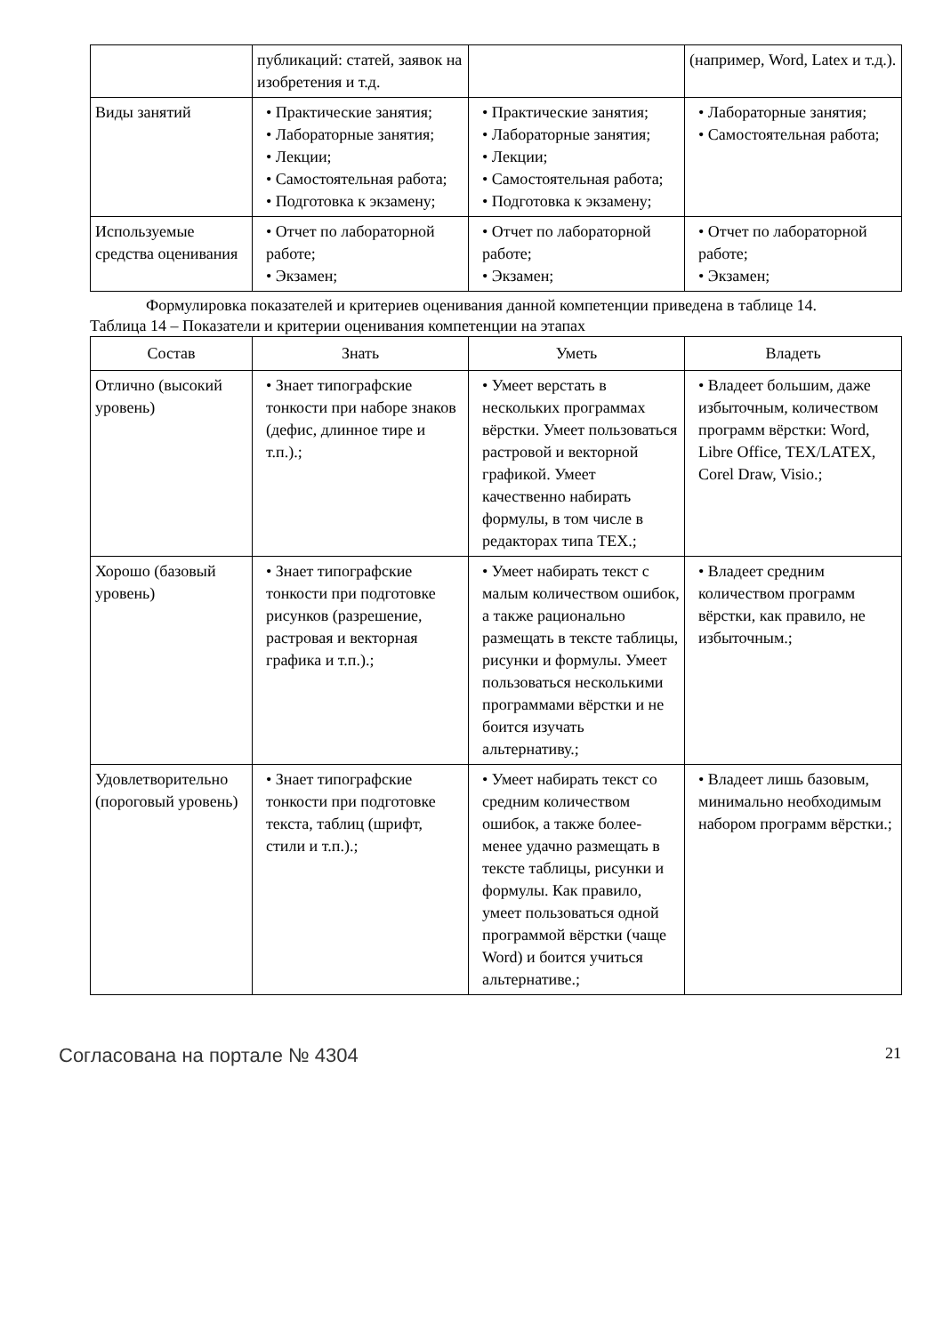| | публикаций: статей, заявок на изобретения и т.д. | | (например, Word, Latex и т.д.). |
| Виды занятий | • Практические занятия; • Лабораторные занятия; • Лекции; • Самостоятельная работа; • Подготовка к экзамену; | • Практические занятия; • Лабораторные занятия; • Лекции; • Самостоятельная работа; • Подготовка к экзамену; | • Лабораторные занятия; • Самостоятельная работа; |
| Используемые средства оценивания | • Отчет по лабораторной работе; • Экзамен; | • Отчет по лабораторной работе; • Экзамен; | • Отчет по лабораторной работе; • Экзамен; |
Формулировка показателей и критериев оценивания данной компетенции приведена в таблице 14.
Таблица 14 – Показатели и критерии оценивания компетенции на этапах
| Состав | Знать | Уметь | Владеть |
| --- | --- | --- | --- |
| Отлично (высокий уровень) | • Знает типографские тонкости при наборе знаков (дефис, длинное тире и т.п.).; | • Умеет верстать в нескольких программах вёрстки. Умеет пользоваться растровой и векторной графикой. Умеет качественно набирать формулы, в том числе в редакторах типа TEX.; | • Владеет большим, даже избыточным, количеством программ вёрстки: Word, Libre Office, TEX/LATEX, Corel Draw, Visio.; |
| Хорошо (базовый уровень) | • Знает типографские тонкости при подготовке рисунков (разрешение, растровая и векторная графика и т.п.).; | • Умеет набирать текст с малым количеством ошибок, а также рационально размещать в тексте таблицы, рисунки и формулы. Умеет пользоваться несколькими программами вёрстки и не боится изучать альтернативу.; | • Владеет средним количеством программ вёрстки, как правило, не избыточным.; |
| Удовлетворительно (пороговый уровень) | • Знает типографские тонкости при подготовке текста, таблиц (шрифт, стили и т.п.).; | • Умеет набирать текст со средним количеством ошибок, а также более-менее удачно размещать в тексте таблицы, рисунки и формулы. Как правило, умеет пользоваться одной программой вёрстки (чаще Word) и боится учиться альтернативе.; | • Владеет лишь базовым, минимально необходимым набором программ вёрстки.; |
Согласована на портале № 4304 21